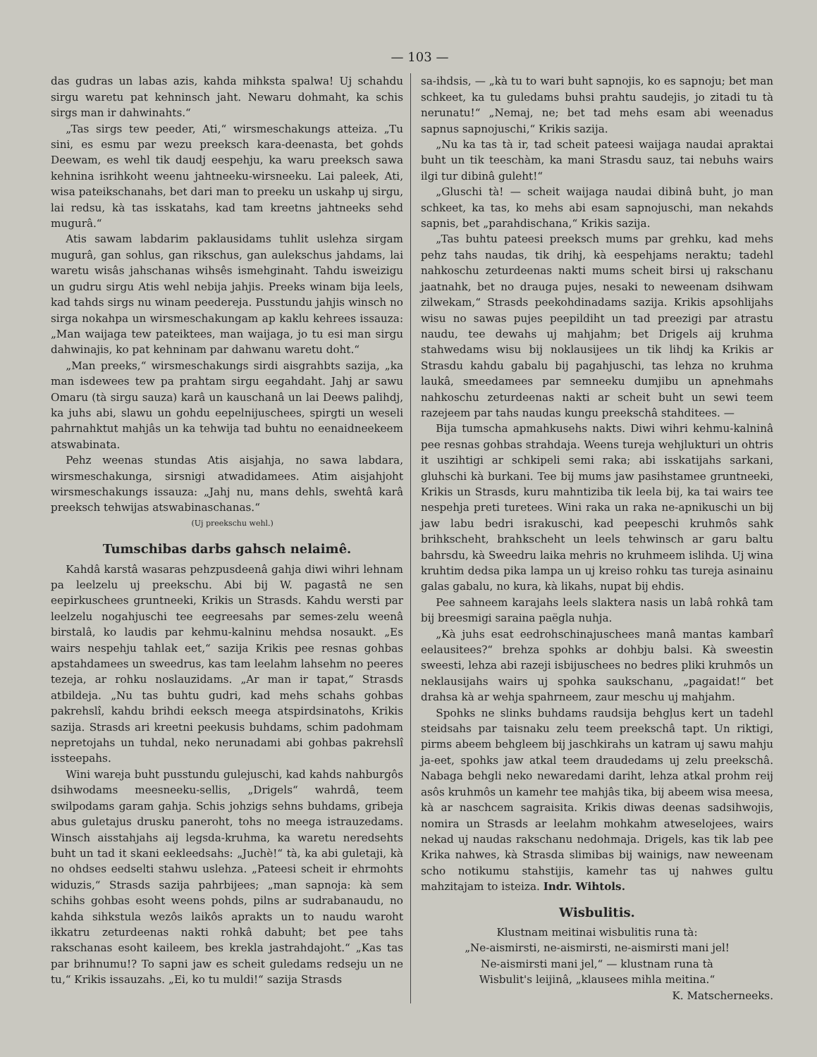— 103 —
das gudras un labas azis, kahda mihksta spalwa! Uj schahdu sirgu waretu pat kehninsch jaht. Newaru dohmaht, ka schis sirgs man ir dahwinahts.“
„Tas sirgs tew peeder, Ati,“ wirsmeschakungs atteiza. „Tu sini, es esmu par wezu preeksch kara-deenasta, bet gohds Deewam, es wehl tik daudj eespehju, ka waru preeksch sawa kehnina isrihkoht weenu jahtneeku-wirsneeku. Lai paleek, Ati, wisa pateikschanahs, bet dari man to preeku un uskahp uj sirgu, lai redsu, kà tas isskatahs, kad tam kreetns jahtneeks sehd mugurâ.“
Atis sawam labdarim paklausidams tuhlit uslehza sirgam mugurâ, gan sohlus, gan rikschus, gan aulekschus jahdams, lai waretu wisâs jahschanas wihsês ismehginaht. Tahdu isweizigu un gudru sirgu Atis wehl nebija jahjis. Preeks winam bija leels, kad tahds sirgs nu winam peedereja. Pusstundu jahjis winsch no sirga nokahpa un wirsmeschakungam ap kaklu kehrees issauza: „Man waijaga tew pateiktees, man waijaga, jo tu esi man sirgu dahwinajis, ko pat kehninam par dahwanu waretu doht.“
„Man preeks,“ wirsmeschakungs sirdi aisgrahbts sazija, „ka man isdewees tew pa prahtam sirgu eegahdaht. Jahj ar sawu Omaru (tà sirgu sauza) karâ un kauschanâ un lai Deews palihdj, ka juhs abi, slawu un gohdu eepelnijuschees, spirgti un weseli pahrnahktut mahjâs un ka tehwija tad buhtu no eenaidneekeem atswabinata.
Pehz weenas stundas Atis aisjahja, no sawa labdara, wirsmeschakunga, sirsnigi atwadidamees. Atim aisjahjoht wirsmeschakungs issauza: „Jahj nu, mans dehls, swehtâ karâ preeksch tehwijas atswabinaschanas.“
(Uj preekschu wehl.)
Tumschibas darbs gahsch nelaimê.
Kahdâ karstâ wasaras pehzpusdeenâ gahja diwi wihri lehnam pa leelzelu uj preekschu. Abi bij W. pagastâ ne sen eepirkuschees gruntneeki, Krikis un Strasds. Kahdu wersti par leelzelu nogahjuschi tee eegreesahs par semes-zelu weenâ birstalâ, ko laudis par kehmu-kalninu mehdsa nosaukt. „Es wairs nespehju tahlak eet,“ sazija Krikis pee resnas gohbas apstahdamees un sweedrus, kas tam leelahm lahsehm no peeres tezeja, ar rohku noslauzidams. „Ar man ir tapat,“ Strasds atbildeja. „Nu tas buhtu gudri, kad mehs schahs gohbas pakrehslî, kahdu brihdi eeksch meega atspirdsinatohs, Krikis sazija. Strasds ari kreetni peekusis buhdams, schim padohmam nepretojahs un tuhdal, neko nerunadami abi gohbas pakrehslî issteepahs.
Wini wareja buht pusstundu gulejuschi, kad kahds nahburgôs dsihwodams meesneeku-sellis, „Drigels“ wahrdâ, teem swilpodams garam gahja. Schis johzigs sehns buhdams, gribeja abus guletajus drusku paneroht, tohs no meega istrauzedams. Winsch aisstahjahs aij legsda-kruhma, ka waretu neredsehts buht un tad it skani eekleedsahs: „Juchè!“ tà, ka abi guletaji, kà no ohdses eedselti stahwu uslehza. „Pateesi scheit ir ehrmohts widuzis,“ Strasds sazija pahrbijees; „man sapnoja: kà sem schihs gohbas esoht weens pohds, pilns ar sudrabanaudu, no kahda sihkstula wezôs laikôs aprakts un to naudu waroht ikkatru zeturdeenas nakti rohkâ dabuht; bet pee tahs rakschanas esoht kaileem, bes krekla jastrahdajoht.“ „Kas tas par brihnumu!? To sapni jaw es scheit guledams redseju un ne tu,“ Krikis issauzahs. „Ei, ko tu muldi!“ sazija Strasds
sa-ihdsis, — „kà tu to wari buht sapnojis, ko es sapnoju; bet man schkeet, ka tu guledams buhsi prahtu saudejis, jo zitadi tu tà nerunatu!“ „Nemaj, ne; bet tad mehs esam abi weenadus sapnus sapnojuschi,“ Krikis sazija.
„Nu ka tas tà ir, tad scheit pateesi waijaga naudai apraktai buht un tik teeschàm, ka mani Strasdu sauz, tai nebuhs wairs ilgi tur dibinâ guleht!“
„Gluschi tà! — scheit waijaga naudai dibinâ buht, jo man schkeet, ka tas, ko mehs abi esam sapnojuschi, man nekahds sapnis, bet „parahdischana,“ Krikis sazija.
„Tas buhtu pateesi preeksch mums par grehku, kad mehs pehz tahs naudas, tik drihj, kà eespehjams neraktu; tadehl nahkoschu zeturdeenas nakti mums scheit birsi uj rakschanu jaatnahk, bet no drauga pujes, nesaki to neweenam dsihwam zilwekam,“ Strasds peekohdinadams sazija. Krikis apsohlijahs wisu no sawas pujes peepildiht un tad preezigi par atrastu naudu, tee dewahs uj mahjahm; bet Drigels aij kruhma stahwedams wisu bij noklausijees un tik lihdj ka Krikis ar Strasdu kahdu gabalu bij pagahjuschi, tas lehza no kruhma laukâ, smeedamees par semneeku dumjibu un apnehmahs nahkoschu zeturdeenas nakti ar scheit buht un sewi teem razejeem par tahs naudas kungu preekschâ stahditees. —
Bija tumscha apmahkusehs nakts. Diwi wihri kehmu-kalninâ pee resnas gohbas strahdaja. Weens tureja wehjlukturi un ohtris it uszihtigi ar schkipeli semi raka; abi isskatijahs sarkani, gluhschi kà burkani. Tee bij mums jaw pasihstamee gruntneeki, Krikis un Strasds, kuru mahntiziba tik leela bij, ka tai wairs tee nespehja preti turetees. Wini raka un raka ne-apnikuschi un bij jaw labu bedri israkuschi, kad peepeschi kruhmôs sahk brihkscheht, brahkscheht un leels tehwinsch ar garu baltu bahrsdu, kà Sweedru laika mehris no kruhmeem islihda. Uj wina kruhtim dedsa pika lampa un uj kreiso rohku tas tureja asinainu galas gabalu, no kura, kà likahs, nupat bij ehdis.
Pee sahneem karajahs leels slaktera nasis un labâ rohkâ tam bij breesmigi saraina paëgla nuhja.
„Kà juhs esat eedrohschinajuschees manâ mantas kambarî eelausitees?“ brehza spohks ar dohbju balsi. Kà sweestin sweesti, lehza abi razeji isbijuschees no bedres pliki kruhmôs un neklausijahs wairs uj spohka saukschanu, „pagaidat!“ bet drahsa kà ar wehja spahrneem, zaur meschu uj mahjahm.
Spohks ne slinks buhdams raudsija behgļus kert un tadehl steidsahs par taisnaku zelu teem preekschâ tapt. Un riktigi, pirms abeem behgleem bij jaschkirahs un katram uj sawu mahju ja-eet, spohks jaw atkal teem draudedams uj zelu preekschâ. Nabaga behgli neko newaredami dariht, lehza atkal prohm reij asôs kruhmôs un kamehr tee mahjâs tika, bij abeem wisa meesa, kà ar naschcem sagraisita. Krikis diwas deenas sadsihwojis, nomira un Strasds ar leelahm mohkahm atweselojees, wairs nekad uj naudas rakschanu nedohmaja. Drigels, kas tik lab pee Krika nahwes, kà Strasda slimibas bij wainigs, naw neweenam scho notikumu stahstijis, kamehr tas uj nahwes gultu mahzitajam to isteiza. Indr. Wihtols.
Wisbulitis.
Klustnam meitinai wisbulitis runa tà:
„Ne-aismirsti, ne-aismirsti, ne-aismirsti mani jel!
Ne-aismirsti mani jel,“ — klustnam runa tà
Wisbulit's leijinâ, „klausees mihla meitina.“
K. Matscherneeks.